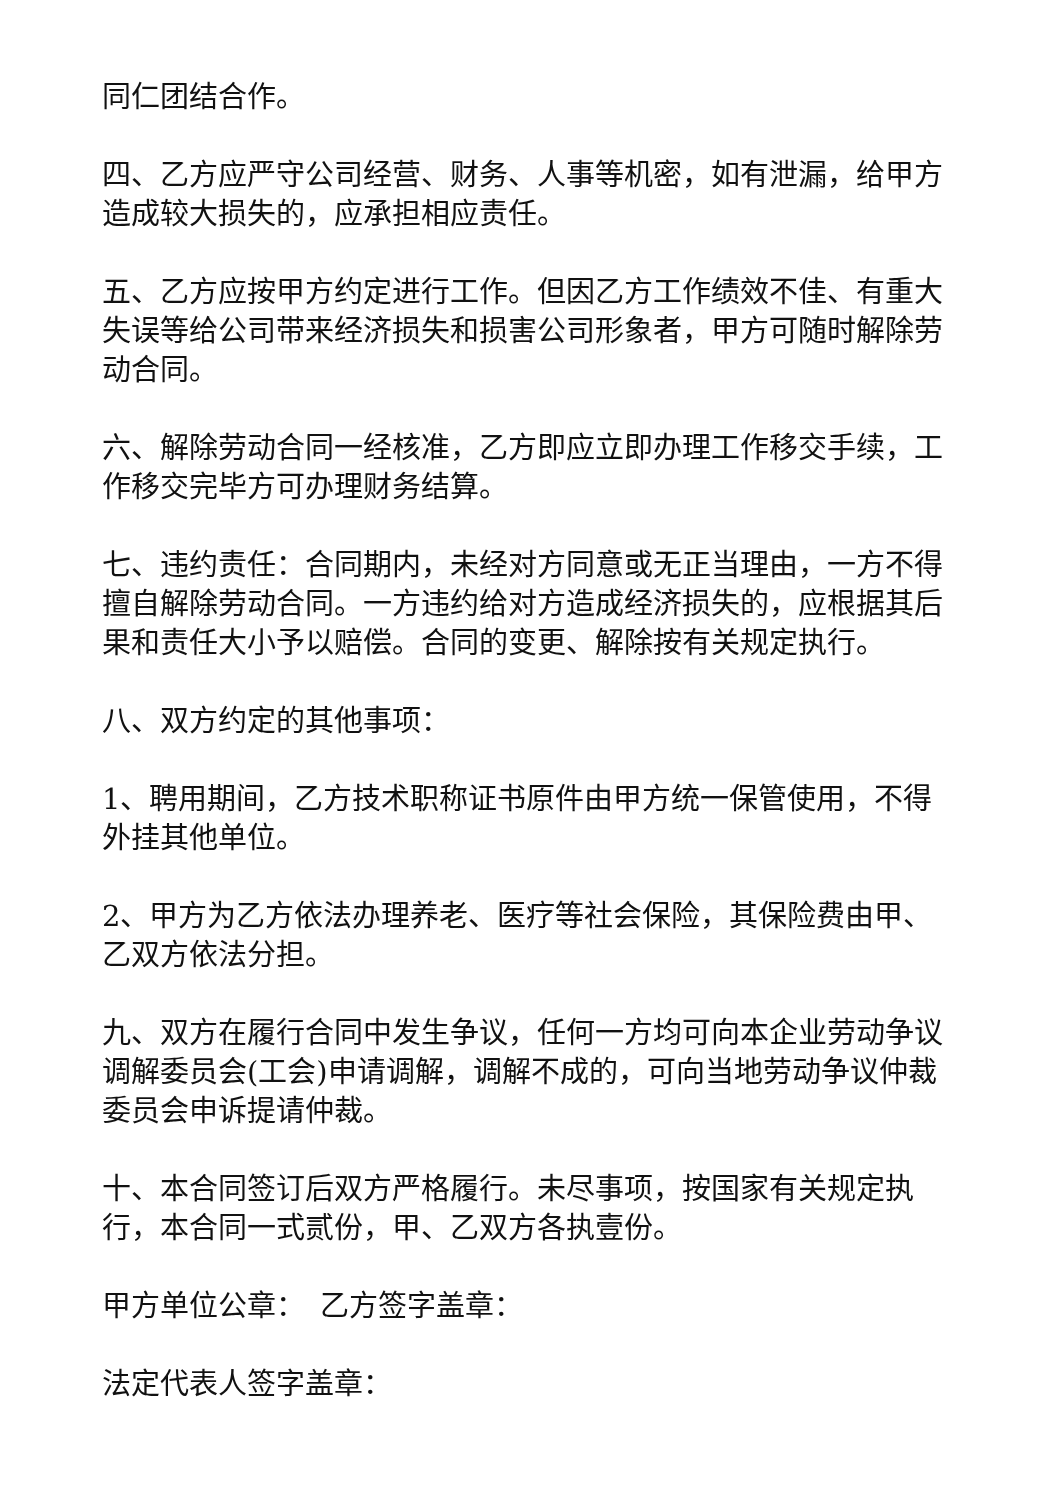同仁团结合作。
四、乙方应严守公司经营、财务、人事等机密，如有泄漏，给甲方造成较大损失的，应承担相应责任。
五、乙方应按甲方约定进行工作。但因乙方工作绩效不佳、有重大失误等给公司带来经济损失和损害公司形象者，甲方可随时解除劳动合同。
六、解除劳动合同一经核准，乙方即应立即办理工作移交手续，工作移交完毕方可办理财务结算。
七、违约责任：合同期内，未经对方同意或无正当理由，一方不得擅自解除劳动合同。一方违约给对方造成经济损失的，应根据其后果和责任大小予以赔偿。合同的变更、解除按有关规定执行。
八、双方约定的其他事项：
1、聘用期间，乙方技术职称证书原件由甲方统一保管使用，不得外挂其他单位。
2、甲方为乙方依法办理养老、医疗等社会保险，其保险费由甲、乙双方依法分担。
九、双方在履行合同中发生争议，任何一方均可向本企业劳动争议调解委员会(工会)申请调解，调解不成的，可向当地劳动争议仲裁委员会申诉提请仲裁。
十、本合同签订后双方严格履行。未尽事项，按国家有关规定执行，本合同一式贰份，甲、乙双方各执壹份。
甲方单位公章：　乙方签字盖章：
法定代表人签字盖章：